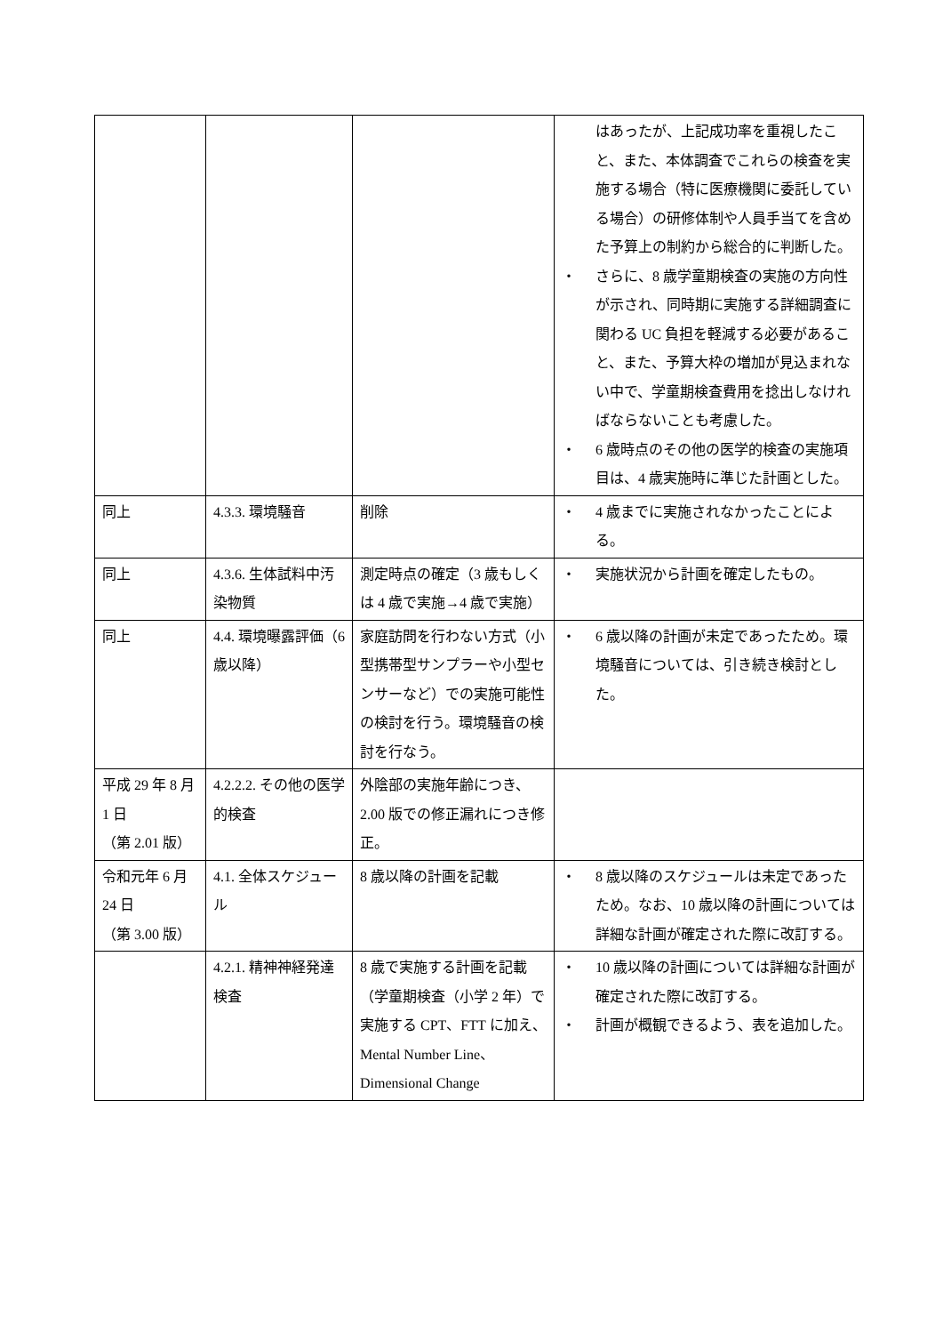| | | | はあったが、上記成功率を重視したこと、また、本体調査でこれらの検査を実施する場合（特に医療機関に委託している場合）の研修体制や人員手当てを含めた予算上の制約から総合的に判断した。 ・ さらに、8 歳学童期検査の実施の方向性が示され、同時期に実施する詳細調査に関わる UC 負担を軽減する必要があること、また、予算大枠の増加が見込まれない中で、学童期検査費用を捻出しなければならないことも考慮した。 ・ 6 歳時点のその他の医学的検査の実施項目は、4 歳実施時に準じた計画とした。 |
| 同上 | 4.3.3. 環境騒音 | 削除 | ・ 4 歳までに実施されなかったことによる。 |
| 同上 | 4.3.6. 生体試料中汚染物質 | 測定時点の確定（3 歳もしくは 4 歳で実施→4 歳で実施） | ・ 実施状況から計画を確定したもの。 |
| 同上 | 4.4. 環境曝露評価（6 歳以降） | 家庭訪問を行わない方式（小型携帯型サンプラーや小型センサーなど）での実施可能性の検討を行う。環境騒音の検討を行なう。 | ・ 6 歳以降の計画が未定であったため。環境騒音については、引き続き検討とした。 |
| 平成 29 年 8 月 1 日 （第 2.01 版） | 4.2.2.2. その他の医学的検査 | 外陰部の実施年齢につき、2.00 版での修正漏れにつき修正。 | |
| 令和元年 6 月 24 日 （第 3.00 版） | 4.1. 全体スケジュール | 8 歳以降の計画を記載 | ・ 8 歳以降のスケジュールは未定であったため。なお、10 歳以降の計画については詳細な計画が確定された際に改訂する。 |
| | 4.2.1. 精神神経発達検査 | 8 歳で実施する計画を記載（学童期検査（小学 2 年）で実施する CPT、FTT に加え、Mental Number Line、Dimensional Change | ・ 10 歳以降の計画については詳細な計画が確定された際に改訂する。 ・ 計画が概観できるよう、表を追加した。 |